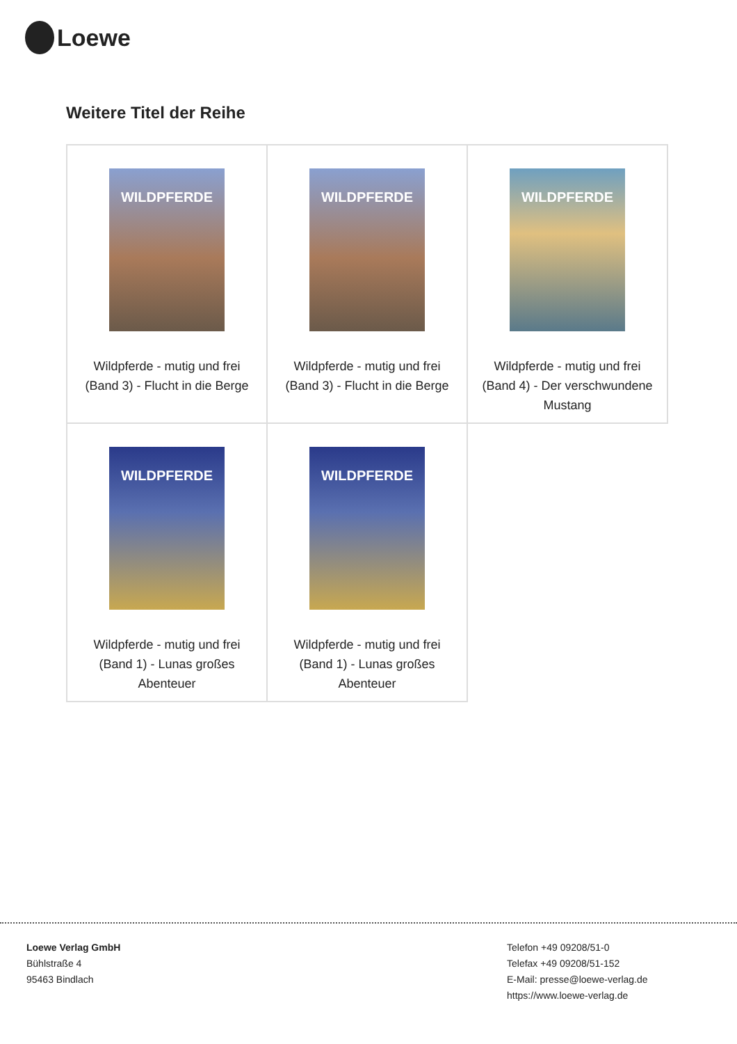Loewe
Weitere Titel der Reihe
| WILDPFERDE Wildpferde - mutig und frei (Band 3) - Flucht in die Berge | WILDPFERDE Wildpferde - mutig und frei (Band 3) - Flucht in die Berge | WILDPFERDE Wildpferde - mutig und frei (Band 4) - Der verschwundene Mustang |
| WILDPFERDE Wildpferde - mutig und frei (Band 1) - Lunas großes Abenteuer | WILDPFERDE Wildpferde - mutig und frei (Band 1) - Lunas großes Abenteuer | |
Loewe Verlag GmbH
Bühlstraße 4
95463 Bindlach
Telefon +49 09208/51-0
Telefax +49 09208/51-152
E-Mail: presse@loewe-verlag.de
https://www.loewe-verlag.de